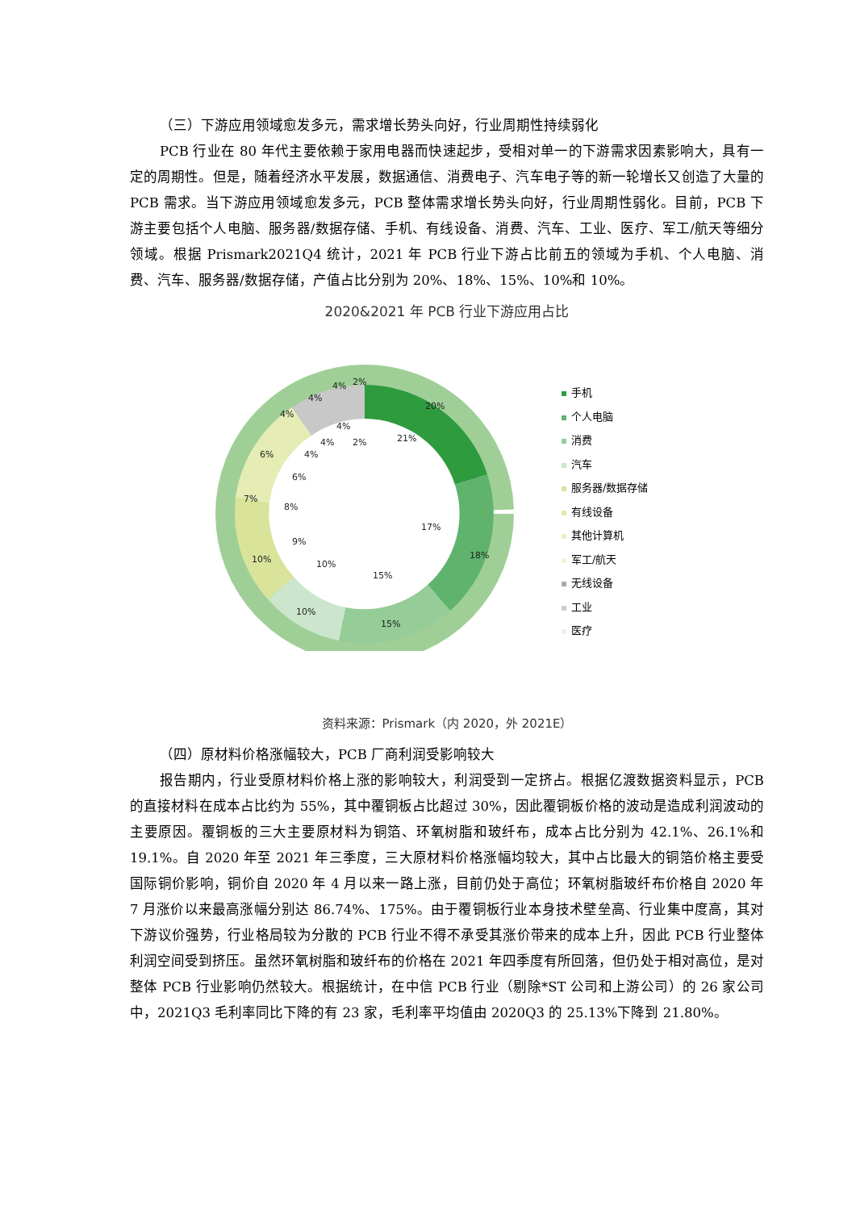（三）下游应用领域愈发多元，需求增长势头向好，行业周期性持续弱化
PCB 行业在 80 年代主要依赖于家用电器而快速起步，受相对单一的下游需求因素影响大，具有一定的周期性。但是，随着经济水平发展，数据通信、消费电子、汽车电子等的新一轮增长又创造了大量的 PCB 需求。当下游应用领域愈发多元，PCB 整体需求增长势头向好，行业周期性弱化。目前，PCB 下游主要包括个人电脑、服务器/数据存储、手机、有线设备、消费、汽车、工业、医疗、军工/航天等细分领域。根据 Prismark2021Q4 统计，2021 年 PCB 行业下游占比前五的领域为手机、个人电脑、消费、汽车、服务器/数据存储，产值占比分别为 20%、18%、15%、10%和 10%。
2020&2021 年 PCB 行业下游应用占比
20%
18%
15%
10%
10%
7%
6%
4%
4%
4%
2%
21%
17%
15%
10%
9%
8%
6%
4%
4%
4%
2%
手机
个人电脑
消费
汽车
服务器/数据存储
有线设备
其他计算机
军工/航天
无线设备
工业
医疗
资料来源：Prismark（内 2020，外 2021E）
（四）原材料价格涨幅较大，PCB 厂商利润受影响较大
报告期内，行业受原材料价格上涨的影响较大，利润受到一定挤占。根据亿渡数据资料显示，PCB 的直接材料在成本占比约为 55%，其中覆铜板占比超过 30%，因此覆铜板价格的波动是造成利润波动的主要原因。覆铜板的三大主要原材料为铜箔、环氧树脂和玻纤布，成本占比分别为 42.1%、26.1%和 19.1%。自 2020 年至 2021 年三季度，三大原材料价格涨幅均较大，其中占比最大的铜箔价格主要受国际铜价影响，铜价自 2020 年 4 月以来一路上涨，目前仍处于高位；环氧树脂玻纤布价格自 2020 年 7 月涨价以来最高涨幅分别达 86.74%、175%。由于覆铜板行业本身技术壁垒高、行业集中度高，其对下游议价强势，行业格局较为分散的 PCB 行业不得不承受其涨价带来的成本上升，因此 PCB 行业整体利润空间受到挤压。虽然环氧树脂和玻纤布的价格在 2021 年四季度有所回落，但仍处于相对高位，是对整体 PCB 行业影响仍然较大。根据统计，在中信 PCB 行业（剔除*ST 公司和上游公司）的 26 家公司中，2021Q3 毛利率同比下降的有 23 家，毛利率平均值由 2020Q3 的 25.13%下降到 21.80%。